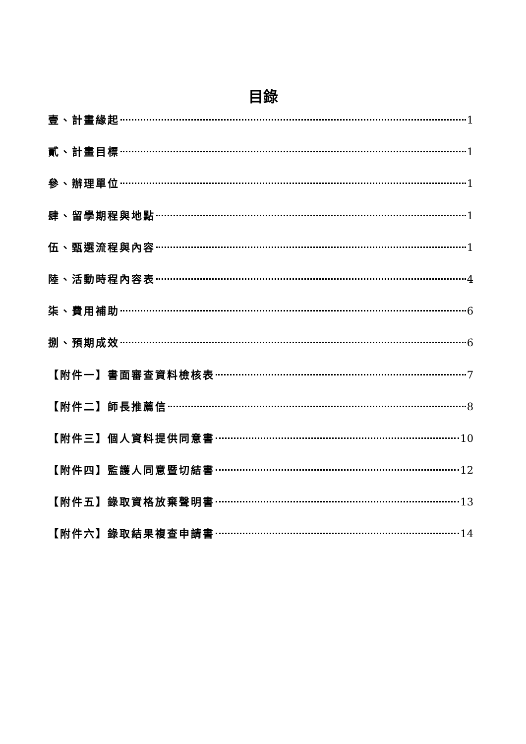目錄
壹、計畫緣起 1
貳、計畫目標 1
參、辦理單位 1
肆、留學期程與地點 1
伍、甄選流程與內容 1
陸、活動時程內容表 4
柒、費用補助 6
捌、預期成效 6
【附件一】書面審查資料檢核表 7
【附件二】師長推薦信 8
【附件三】個人資料提供同意書 10
【附件四】監護人同意暨切結書 12
【附件五】錄取資格放棄聲明書 13
【附件六】錄取結果複查申請書 14